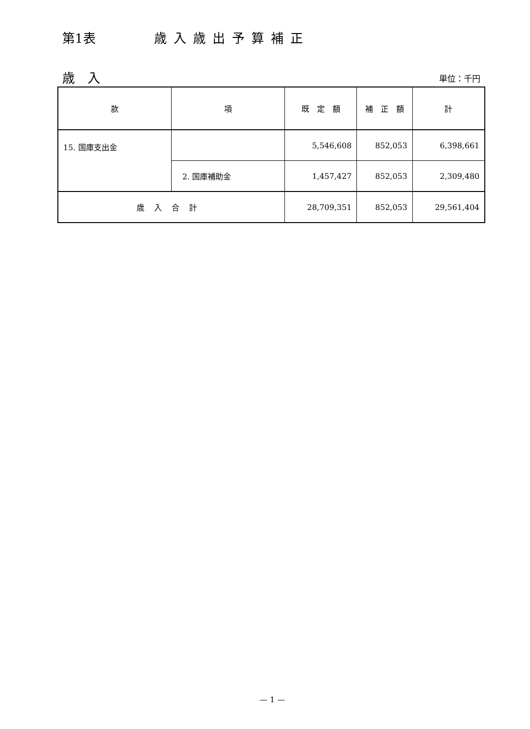第1表 歳入歳出予算補正
歳　入 単位：千円
| 款 | 項 | 既 定 額 | 補 正 額 | 計 |
| --- | --- | --- | --- | --- |
| 15. 国庫支出金 | | 5,546,608 | 852,053 | 6,398,661 |
| | 2. 国庫補助金 | 1,457,427 | 852,053 | 2,309,480 |
| 歳入合計 | | 28,709,351 | 852,053 | 29,561,404 |
— 1 —